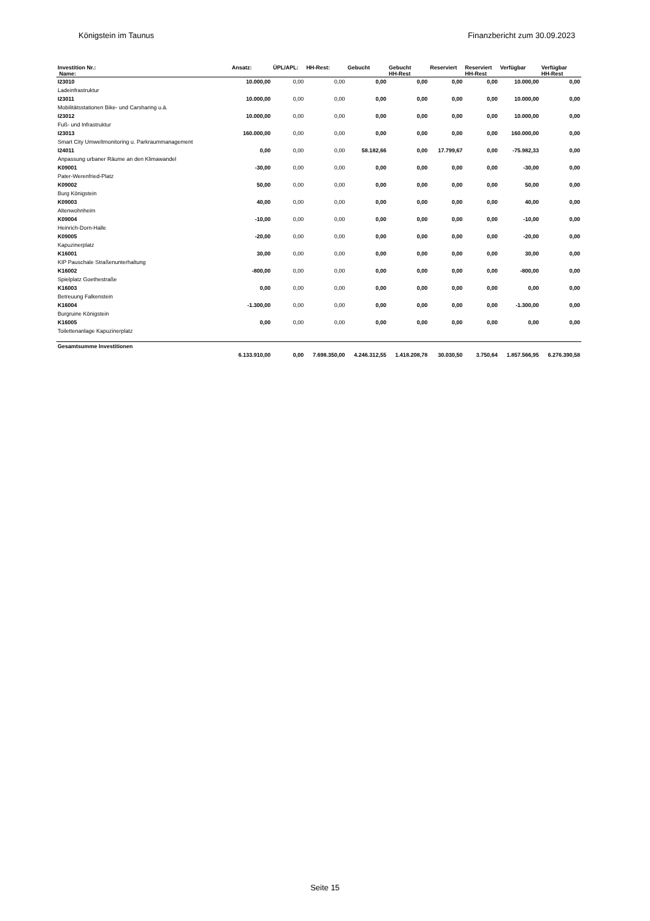Königstein im Taunus Finanzbericht zum 30.09.2023
| Investition Nr.: | Ansatz: | ÜPL/APL: | HH-Rest: | Gebucht | Gebucht | Reserviert | Reserviert | Verfügbar | Verfügbar |
| --- | --- | --- | --- | --- | --- | --- | --- | --- | --- |
| Name: | | | | | HH-Rest | | HH-Rest | | HH-Rest |
| I23010 | 10.000,00 | 0,00 | 0,00 | 0,00 | 0,00 | 0,00 | 0,00 | 10.000,00 | 0,00 |
| Ladeinfrastruktur | | | | | | | | | |
| I23011 | 10.000,00 | 0,00 | 0,00 | 0,00 | 0,00 | 0,00 | 0,00 | 10.000,00 | 0,00 |
| Mobilitätsstationen Bike- und Carsharing u.ä. | | | | | | | | | |
| I23012 | 10.000,00 | 0,00 | 0,00 | 0,00 | 0,00 | 0,00 | 0,00 | 10.000,00 | 0,00 |
| Fuß- und Infrastruktur | | | | | | | | | |
| I23013 | 160.000,00 | 0,00 | 0,00 | 0,00 | 0,00 | 0,00 | 0,00 | 160.000,00 | 0,00 |
| Smart City Umweltmonitoring u. Parkraummanagement | | | | | | | | | |
| I24011 | 0,00 | 0,00 | 0,00 | 58.182,66 | 0,00 | 17.799,67 | 0,00 | -75.982,33 | 0,00 |
| Anpassung urbaner Räume an den Klimawandel | | | | | | | | | |
| K09001 | -30,00 | 0,00 | 0,00 | 0,00 | 0,00 | 0,00 | 0,00 | -30,00 | 0,00 |
| Pater-Werenfried-Platz | | | | | | | | | |
| K09002 | 50,00 | 0,00 | 0,00 | 0,00 | 0,00 | 0,00 | 0,00 | 50,00 | 0,00 |
| Burg Königstein | | | | | | | | | |
| K09003 | 40,00 | 0,00 | 0,00 | 0,00 | 0,00 | 0,00 | 0,00 | 40,00 | 0,00 |
| Altenwohnheim | | | | | | | | | |
| K09004 | -10,00 | 0,00 | 0,00 | 0,00 | 0,00 | 0,00 | 0,00 | -10,00 | 0,00 |
| Heinrich-Dorn-Halle | | | | | | | | | |
| K09005 | -20,00 | 0,00 | 0,00 | 0,00 | 0,00 | 0,00 | 0,00 | -20,00 | 0,00 |
| Kapuzinerplatz | | | | | | | | | |
| K16001 | 30,00 | 0,00 | 0,00 | 0,00 | 0,00 | 0,00 | 0,00 | 30,00 | 0,00 |
| KIP Pauschale Straßenunterhaltung | | | | | | | | | |
| K16002 | -800,00 | 0,00 | 0,00 | 0,00 | 0,00 | 0,00 | 0,00 | -800,00 | 0,00 |
| Spielplatz Goethestraße | | | | | | | | | |
| K16003 | 0,00 | 0,00 | 0,00 | 0,00 | 0,00 | 0,00 | 0,00 | 0,00 | 0,00 |
| Betreuung Falkenstein | | | | | | | | | |
| K16004 | -1.300,00 | 0,00 | 0,00 | 0,00 | 0,00 | 0,00 | 0,00 | -1.300,00 | 0,00 |
| Burgruine Königstein | | | | | | | | | |
| K16005 | 0,00 | 0,00 | 0,00 | 0,00 | 0,00 | 0,00 | 0,00 | 0,00 | 0,00 |
| Toilettenanlage Kapuzinerplatz | | | | | | | | | |
| Gesamtsumme Investitionen | | | | | | | | | |
| | 6.133.910,00 | 0,00 | 7.698.350,00 | 4.246.312,55 | 1.418.208,78 | 30.030,50 | 3.750,64 | 1.857.566,95 | 6.276.390,58 |
Seite 15